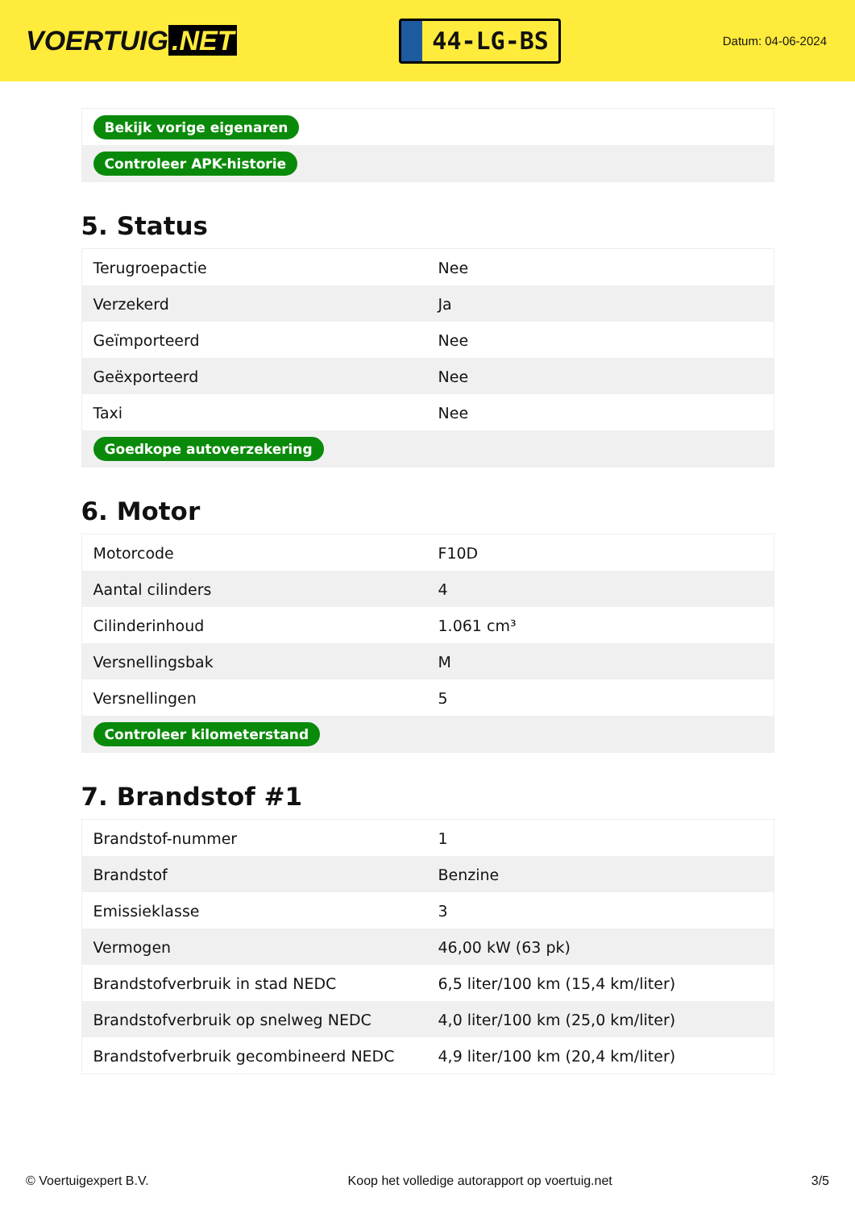VOERTUIG.NET
44-LG-BS
Datum: 04-06-2024
| Bekijk vorige eigenaren |
| Controleer APK-historie |
5. Status
| Terugroepactie | Nee |
| Verzekerd | Ja |
| Geïmporteerd | Nee |
| Geëxporteerd | Nee |
| Taxi | Nee |
| Goedkope autoverzekering | |
6. Motor
| Motorcode | F10D |
| Aantal cilinders | 4 |
| Cilinderinhoud | 1.061 cm³ |
| Versnellingsbak | M |
| Versnellingen | 5 |
| Controleer kilometerstand | |
7. Brandstof #1
| Brandstof-nummer | 1 |
| Brandstof | Benzine |
| Emissieklasse | 3 |
| Vermogen | 46,00 kW (63 pk) |
| Brandstofverbruik in stad NEDC | 6,5 liter/100 km (15,4 km/liter) |
| Brandstofverbruik op snelweg NEDC | 4,0 liter/100 km (25,0 km/liter) |
| Brandstofverbruik gecombineerd NEDC | 4,9 liter/100 km (20,4 km/liter) |
© Voertuigexpert B.V. Koop het volledige autorapport op voertuig.net 3/5